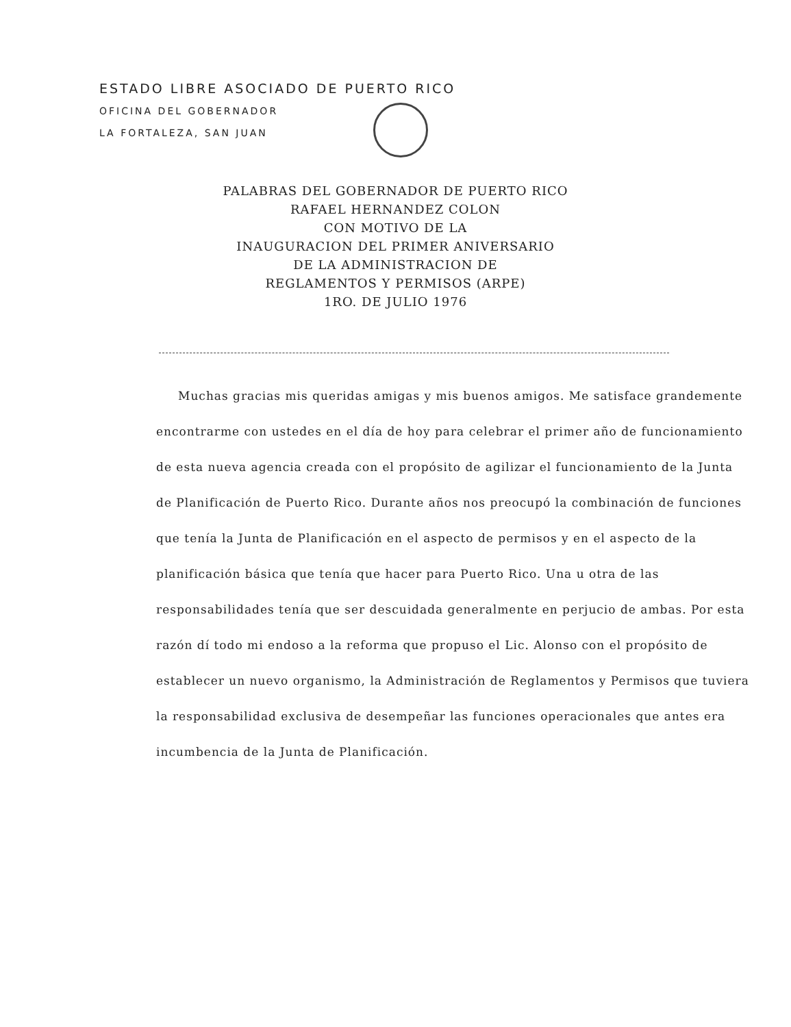ESTADO LIBRE ASOCIADO DE PUERTO RICO
OFICINA DEL GOBERNADOR
LA FORTALEZA, SAN JUAN
PALABRAS DEL GOBERNADOR DE PUERTO RICO
RAFAEL HERNANDEZ COLON
CON MOTIVO DE LA
INAUGURACION DEL PRIMER ANIVERSARIO
DE LA ADMINISTRACION DE
REGLAMENTOS Y PERMISOS (ARPE)
1RO. DE JULIO 1976
Muchas gracias mis queridas amigas y mis buenos amigos. Me satisface grandemente encontrarme con ustedes en el día de hoy para celebrar el primer año de funcionamiento de esta nueva agencia creada con el propósito de agilizar el funcionamiento de la Junta de Planificación de Puerto Rico. Durante años nos preocupó la combinación de funciones que tenía la Junta de Planificación en el aspecto de permisos y en el aspecto de la planificación básica que tenía que hacer para Puerto Rico. Una u otra de las responsabilidades tenía que ser descuidada generalmente en perjucio de ambas. Por esta razón dí todo mi endoso a la reforma que propuso el Lic. Alonso con el propósito de establecer un nuevo organismo, la Administración de Reglamentos y Permisos que tuviera la responsabilidad exclusiva de desempeñar las funciones operacionales que antes era incumbencia de la Junta de Planificación.